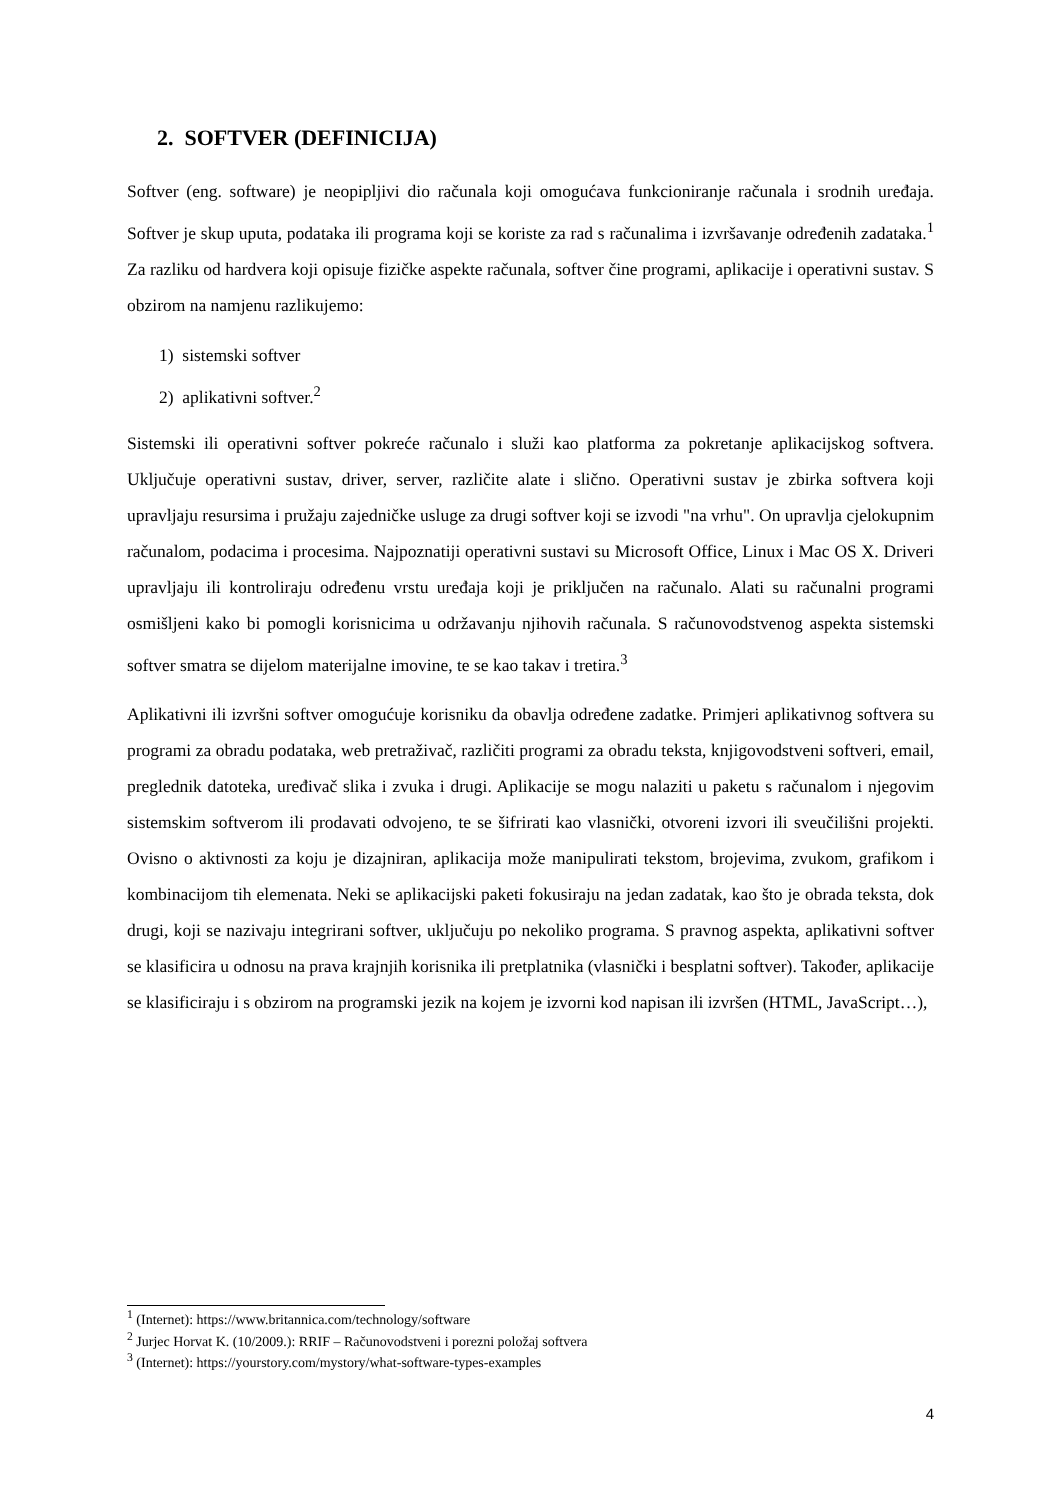2. SOFTVER (DEFINICIJA)
Softver (eng. software) je neopipljivi dio računala koji omogućava funkcioniranje računala i srodnih uređaja. Softver je skup uputa, podataka ili programa koji se koriste za rad s računalima i izvršavanje određenih zadataka.<sup>1</sup> Za razliku od hardvera koji opisuje fizičke aspekte računala, softver čine programi, aplikacije i operativni sustav. S obzirom na namjenu razlikujemo:
1) sistemski softver
2) aplikativni softver.<sup>2</sup>
Sistemski ili operativni softver pokreće računalo i služi kao platforma za pokretanje aplikacijskog softvera. Uključuje operativni sustav, driver, server, različite alate i slično. Operativni sustav je zbirka softvera koji upravljaju resursima i pružaju zajedničke usluge za drugi softver koji se izvodi "na vrhu". On upravlja cjelokupnim računalom, podacima i procesima. Najpoznatiji operativni sustavi su Microsoft Office, Linux i Mac OS X. Driveri upravljaju ili kontroliraju određenu vrstu uređaja koji je priključen na računalo. Alati su računalni programi osmišljeni kako bi pomogli korisnicima u održavanju njihovih računala. S računovodstvenog aspekta sistemski softver smatra se dijelom materijalne imovine, te se kao takav i tretira.<sup>3</sup>
Aplikativni ili izvršni softver omogućuje korisniku da obavlja određene zadatke. Primjeri aplikativnog softvera su programi za obradu podataka, web pretraživač, različiti programi za obradu teksta, knjigovodstveni softveri, email, preglednik datoteka, uređivač slika i zvuka i drugi. Aplikacije se mogu nalaziti u paketu s računalom i njegovim sistemskim softverom ili prodavati odvojeno, te se šifrirati kao vlasnički, otvoreni izvori ili sveučilišni projekti. Ovisno o aktivnosti za koju je dizajniran, aplikacija može manipulirati tekstom, brojevima, zvukom, grafikom i kombinacijom tih elemenata. Neki se aplikacijski paketi fokusiraju na jedan zadatak, kao što je obrada teksta, dok drugi, koji se nazivaju integrirani softver, uključuju po nekoliko programa. S pravnog aspekta, aplikativni softver se klasificira u odnosu na prava krajnjih korisnika ili pretplatnika (vlasnički i besplatni softver). Također, aplikacije se klasificiraju i s obzirom na programski jezik na kojem je izvorni kod napisan ili izvršen (HTML, JavaScript…),
<sup>1</sup> (Internet): https://www.britannica.com/technology/software
<sup>2</sup> Jurjec Horvat K. (10/2009.): RRIF – Računovodstveni i porezni položaj softvera
<sup>3</sup> (Internet): https://yourstory.com/mystory/what-software-types-examples
4